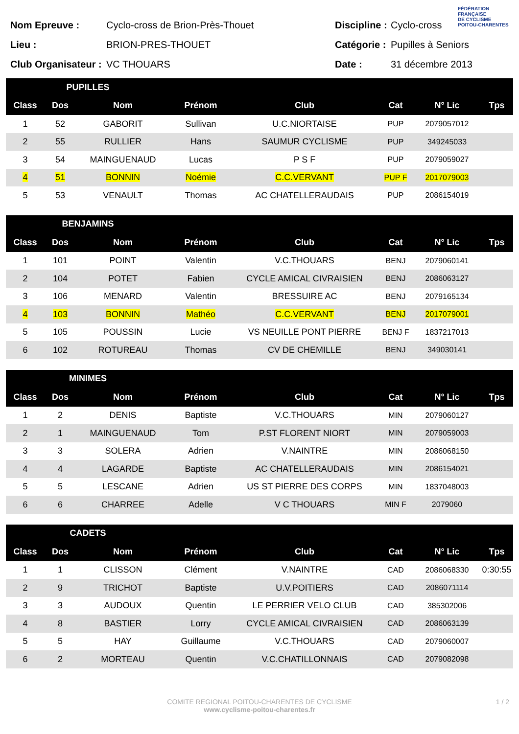FÉDÉRATION
FRANÇAISE
DE CYCLISME
POITOU-CHARENTES
Nom Epreuve : Cyclo-cross de Brion-Près-Thouet
Lieu : BRION-PRES-THOUET
Club Organisateur : VC THOUARS
Discipline : Cyclo-cross
Catégorie : Pupilles à Seniors
Date : 31 décembre 2013
| PUPILLES | | | | | | | |
| --- | --- | --- | --- | --- | --- | --- | --- |
| Class | Dos | Nom | Prénom | Club | Cat | N° Lic | Tps |
| 1 | 52 | GABORIT | Sullivan | U.C.NIORTAISE | PUP | 2079057012 | |
| 2 | 55 | RULLIER | Hans | SAUMUR CYCLISME | PUP | 349245033 | |
| 3 | 54 | MAINGUENAUD | Lucas | P S F | PUP | 2079059027 | |
| 4 | 51 | BONNIN | Noémie | C.C.VERVANT | PUP F | 2017079003 | |
| 5 | 53 | VENAULT | Thomas | AC CHATELLERAUDAIS | PUP | 2086154019 | |
| BENJAMINS | | | | | | | |
| --- | --- | --- | --- | --- | --- | --- | --- |
| Class | Dos | Nom | Prénom | Club | Cat | N° Lic | Tps |
| 1 | 101 | POINT | Valentin | V.C.THOUARS | BENJ | 2079060141 | |
| 2 | 104 | POTET | Fabien | CYCLE AMICAL CIVRAISIEN | BENJ | 2086063127 | |
| 3 | 106 | MENARD | Valentin | BRESSUIRE AC | BENJ | 2079165134 | |
| 4 | 103 | BONNIN | Mathéo | C.C.VERVANT | BENJ | 2017079001 | |
| 5 | 105 | POUSSIN | Lucie | VS NEUILLE PONT PIERRE | BENJ F | 1837217013 | |
| 6 | 102 | ROTUREAU | Thomas | CV DE CHEMILLE | BENJ | 349030141 | |
| MINIMES | | | | | | | |
| --- | --- | --- | --- | --- | --- | --- | --- |
| Class | Dos | Nom | Prénom | Club | Cat | N° Lic | Tps |
| 1 | 2 | DENIS | Baptiste | V.C.THOUARS | MIN | 2079060127 | |
| 2 | 1 | MAINGUENAUD | Tom | P.ST FLORENT NIORT | MIN | 2079059003 | |
| 3 | 3 | SOLERA | Adrien | V.NAINTRE | MIN | 2086068150 | |
| 4 | 4 | LAGARDE | Baptiste | AC CHATELLERAUDAIS | MIN | 2086154021 | |
| 5 | 5 | LESCANE | Adrien | US ST PIERRE DES CORPS | MIN | 1837048003 | |
| 6 | 6 | CHARREE | Adelle | V C THOUARS | MIN F | 2079060 | |
| CADETS | | | | | | | |
| --- | --- | --- | --- | --- | --- | --- | --- |
| Class | Dos | Nom | Prénom | Club | Cat | N° Lic | Tps |
| 1 | 1 | CLISSON | Clément | V.NAINTRE | CAD | 2086068330 | 0:30:55 |
| 2 | 9 | TRICHOT | Baptiste | U.V.POITIERS | CAD | 2086071114 | |
| 3 | 3 | AUDOUX | Quentin | LE PERRIER VELO CLUB | CAD | 385302006 | |
| 4 | 8 | BASTIER | Lorry | CYCLE AMICAL CIVRAISIEN | CAD | 2086063139 | |
| 5 | 5 | HAY | Guillaume | V.C.THOUARS | CAD | 2079060007 | |
| 6 | 2 | MORTEAU | Quentin | V.C.CHATILLONNAIS | CAD | 2079082098 | |
COMITE REGIONAL POITOU-CHARENTES DE CYCLISME
www.cyclisme-poitou-charentes.fr
1 / 2